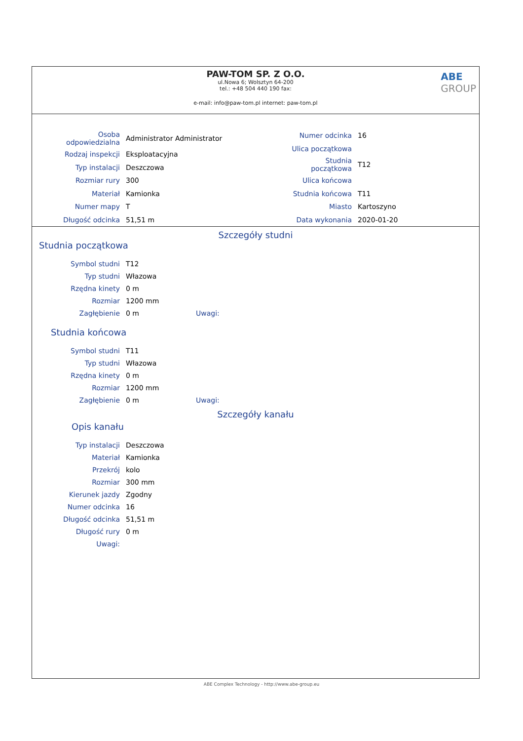PAW-TOM SP. Z O.O.
ul.Nowa 6; Wolsztyn 64-200
tel.: +48 504 440 190 fax:
e-mail: info@paw-tom.pl internet: paw-tom.pl
ABE
GROUP
| Osoba odpowiedzialna | Administrator Administrator |
| Rodzaj inspekcji | Eksploatacyjna |
| Typ instalacji | Deszczowa |
| Rozmiar rury | 300 |
| Materiał | Kamionka |
| Numer mapy | T |
| Długość odcinka | 51,51 m |
| Numer odcinka | 16 |
| Ulica początkowa | |
| Studnia początkowa | T12 |
| Ulica końcowa | |
| Studnia końcowa | T11 |
| Miasto | Kartoszyno |
| Data wykonania | 2020-01-20 |
Szczegóły studni
Studnia początkowa
| Symbol studni | T12 | |
| Typ studni | Włazowa | |
| Rzędna kinety | 0 m | |
| Rozmiar | 1200 mm | |
| Zagłębienie | 0 m | Uwagi: |
Studnia końcowa
| Symbol studni | T11 | |
| Typ studni | Włazowa | |
| Rzędna kinety | 0 m | |
| Rozmiar | 1200 mm | |
| Zagłębienie | 0 m | Uwagi: |
Szczegóły kanału
Opis kanału
| Typ instalacji | Deszczowa |
| Materiał | Kamionka |
| Przekrój | kolo |
| Rozmiar | 300 mm |
| Kierunek jazdy | Zgodny |
| Numer odcinka | 16 |
| Długość odcinka | 51,51 m |
| Długość rury | 0 m |
| Uwagi: | |
ABE Complex Technology - http://www.abe-group.eu